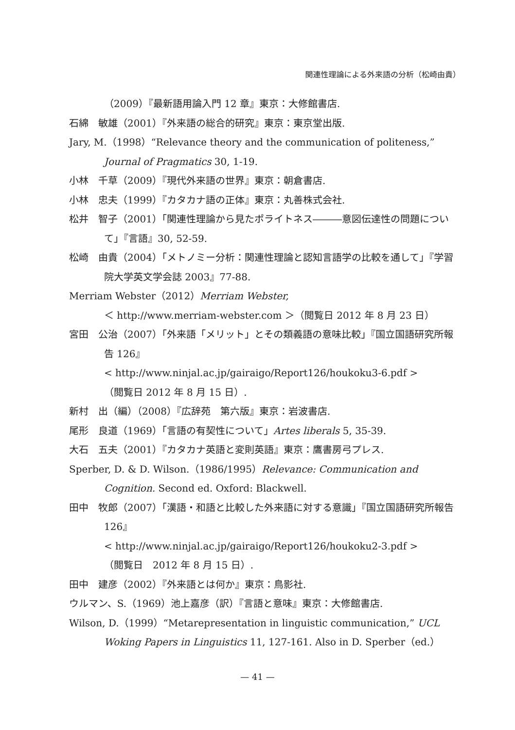関連性理論による外来語の分析（松崎由貴）
（2009）『最新語用論入門 12 章』東京：大修館書店.
石綿　敏雄（2001）『外来語の総合的研究』東京：東京堂出版.
Jary, M.（1998）“Relevance theory and the communication of politeness,” Journal of Pragmatics 30, 1-19.
小林　千草（2009）『現代外来語の世界』東京：朝倉書店.
小林　忠夫（1999）『カタカナ語の正体』東京：丸善株式会社.
松井　智子（2001）「関連性理論から見たポライトネス―――意図伝達性の問題について」『言語』30, 52-59.
松崎　由貴（2004）「メトノミー分析：関連性理論と認知言語学の比較を通して」『学習院大学英文学会誌 2003』77-88.
Merriam Webster（2012）Merriam Webster,
＜ http://www.merriam-webster.com ＞（閲覧日 2012 年 8 月 23 日）
宮田　公治（2007）「外来語「メリット」とその類義語の意味比較」『国立国語研究所報告 126』
< http://www.ninjal.ac.jp/gairaigo/Report126/houkoku3-6.pdf >
（閲覧日 2012 年 8 月 15 日）.
新村　出（編）（2008）『広辞苑　第六版』東京：岩波書店.
尾形　良道（1969）「言語の有契性について」Artes liberals 5, 35-39.
大石　五夫（2001）『カタカナ英語と変則英語』東京：鷹書房弓プレス.
Sperber, D. & D. Wilson.（1986/1995）Relevance: Communication and Cognition. Second ed. Oxford: Blackwell.
田中　牧郎（2007）「漢語・和語と比較した外来語に対する意識」『国立国語研究所報告 126』
< http://www.ninjal.ac.jp/gairaigo/Report126/houkoku2-3.pdf >
（閲覧日　2012 年 8 月 15 日）.
田中　建彦（2002）『外来語とは何か』東京：鳥影社.
ウルマン、S.（1969）池上嘉彦（訳）『言語と意味』東京：大修館書店.
Wilson, D.（1999）“Metarepresentation in linguistic communication,” UCL Woking Papers in Linguistics 11, 127-161. Also in D. Sperber（ed.）
— 41 —